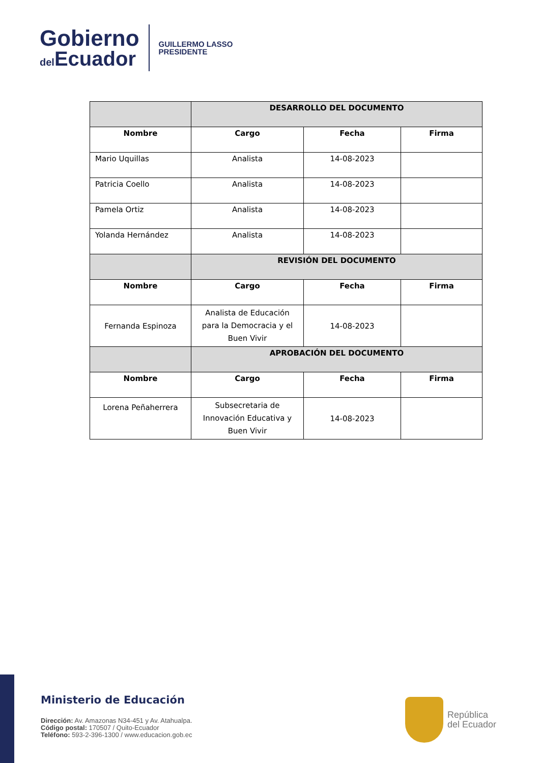Gobierno
del Ecuador
GUILLERMO LASSO
PRESIDENTE
| | DESARROLLO DEL DOCUMENTO | | |
| --- | --- | --- | --- |
| Nombre | Cargo | Fecha | Firma |
| Mario Uquillas | Analista | 14-08-2023 | |
| Patricia Coello | Analista | 14-08-2023 | |
| Pamela Ortiz | Analista | 14-08-2023 | |
| Yolanda Hernández | Analista | 14-08-2023 | |
| | REVISIÓN DEL DOCUMENTO | | |
| Nombre | Cargo | Fecha | Firma |
| Fernanda Espinoza | Analista de Educación para la Democracia y el Buen Vivir | 14-08-2023 | |
| | APROBACIÓN DEL DOCUMENTO | | |
| Nombre | Cargo | Fecha | Firma |
| Lorena Peñaherrera | Subsecretaria de Innovación Educativa y Buen Vivir | 14-08-2023 | |
Ministerio de Educación
Dirección: Av. Amazonas N34-451 y Av. Atahualpa.
Código postal: 170507 / Quito-Ecuador
Teléfono: 593-2-396-1300 / www.educacion.gob.ec
República
del Ecuador